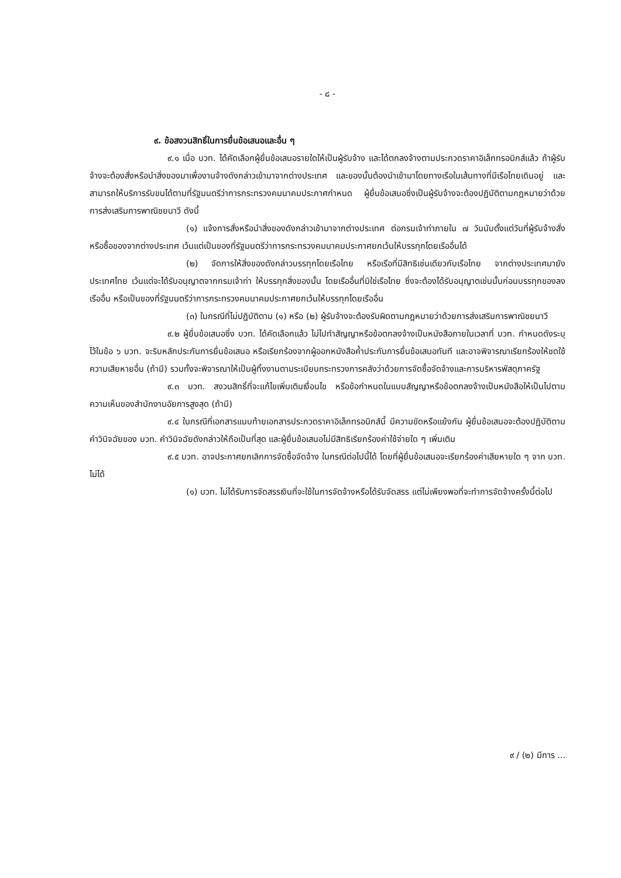- ๘ -
๙. ข้อสงวนสิทธิ์ในการยื่นข้อเสนอและอื่น ๆ
๙.๑ เมื่อ บวท. ได้คัดเลือกผู้ยื่นข้อเสนอรายใดให้เป็นผู้รับจ้าง และได้ตกลงจ้างตามประกวดราคาอิเล็กทรอนิกส์แล้ว ถ้าผู้รับจ้างจะต้องสั่งหรือนำสิ่งของมาเพื่องานจ้างดังกล่าวเข้ามาจากต่างประเทศ และของนั้นต้องนำเข้ามาโดยทางเรือในเส้นทางที่มีเรือไทยเดินอยู่ และสามารถให้บริการรับขนได้ตามที่รัฐมนตรีว่าการกระทรวงคมนาคมประกาศกำหนด ผู้ยื่นข้อเสนอซึ่งเป็นผู้รับจ้างจะต้องปฏิบัติตามกฎหมายว่าด้วยการส่งเสริมการพาณิชยนาวี ดังนี้
(๑) แจ้งการสั่งหรือนำสิ่งของดังกล่าวเข้ามาจากต่างประเทศ ต่อกรมเจ้าท่าภายใน ๗ วันนับตั้งแต่วันที่ผู้รับจ้างสั่งหรือซื้อของจากต่างประเทศ เว้นแต่เป็นของที่รัฐมนตรีว่าการกระทรวงคมนาคมประกาศยกเว้นให้บรรทุกโดยเรืออื่นได้
(๒) จัดการให้สิ่งของดังกล่าวบรรทุกโดยเรือไทย หรือเรือที่มีสิทธิเช่นเดียวกับเรือไทย จากต่างประเทศมายังประเทศไทย เว้นแต่จะได้รับอนุญาตจากกรมเจ้าท่า ให้บรรทุกสิ่งของนั้น โดยเรืออื่นที่มิใช่เรือไทย ซึ่งจะต้องได้รับอนุญาตเช่นนั้นก่อนบรรทุกของลงเรืออื่น หรือเป็นของที่รัฐมนตรีว่าการกระทรวงคมนาคมประกาศยกเว้นให้บรรทุกโดยเรืออื่น
(๓) ในกรณีที่ไม่ปฏิบัติตาม (๑) หรือ (๒) ผู้รับจ้างจะต้องรับผิดตามกฎหมายว่าด้วยการส่งเสริมการพาณิชยนาวี
๙.๒ ผู้ยื่นข้อเสนอซึ่ง บวท. ได้คัดเลือกแล้ว ไม่ไปทำสัญญาหรือข้อตกลงจ้างเป็นหนังสือภายในเวลาที่ บวท. กำหนดดังระบุไว้ในข้อ ๖ บวท. จะริบหลักประกันการยื่นข้อเสนอ หรือเรียกร้องจากผู้ออกหนังสือค้ำประกันการยื่นข้อเสนอทันที และอาจพิจารณาเรียกร้องให้ชดใช้ความเสียหายอื่น (ถ้ามี) รวมทั้งจะพิจารณาให้เป็นผู้ทิ้งงานตามระเบียบกระทรวงการคลังว่าด้วยการจัดซื้อจัดจ้างและการบริหารพัสดุภาครัฐ
๙.๓ บวท. สงวนสิทธิ์ที่จะแก้ไขเพิ่มเติมเงื่อนไข หรือข้อกำหนดในแบบสัญญาหรือข้อตกลงจ้างเป็นหนังสือให้เป็นไปตามความเห็นของสำนักงานอัยการสูงสุด (ถ้ามี)
๙.๔ ในกรณีที่เอกสารแนบท้ายเอกสารประกวดราคาอิเล็กทรอนิกส์นี้ มีความขัดหรือแย้งกัน ผู้ยื่นข้อเสนอจะต้องปฏิบัติตามคำวินิจฉัยของ บวท. คำวินิจฉัยดังกล่าวให้ถือเป็นที่สุด และผู้ยื่นข้อเสนอไม่มีสิทธิเรียกร้องค่าใช้จ่ายใด ๆ เพิ่มเติม
๙.๕ บวท. อาจประกาศยกเลิกการจัดซื้อจัดจ้าง ในกรณีต่อไปนี้ได้ โดยที่ผู้ยื่นข้อเสนอจะเรียกร้องค่าเสียหายใด ๆ จาก บวท. ไม่ได้
(๑) บวท. ไม่ได้รับการจัดสรรเงินที่จะใช้ในการจัดจ้างหรือได้รับจัดสรร แต่ไม่เพียงพอที่จะทำการจัดจ้างครั้งนี้ต่อไป
๙ / (๒) มีการ ...